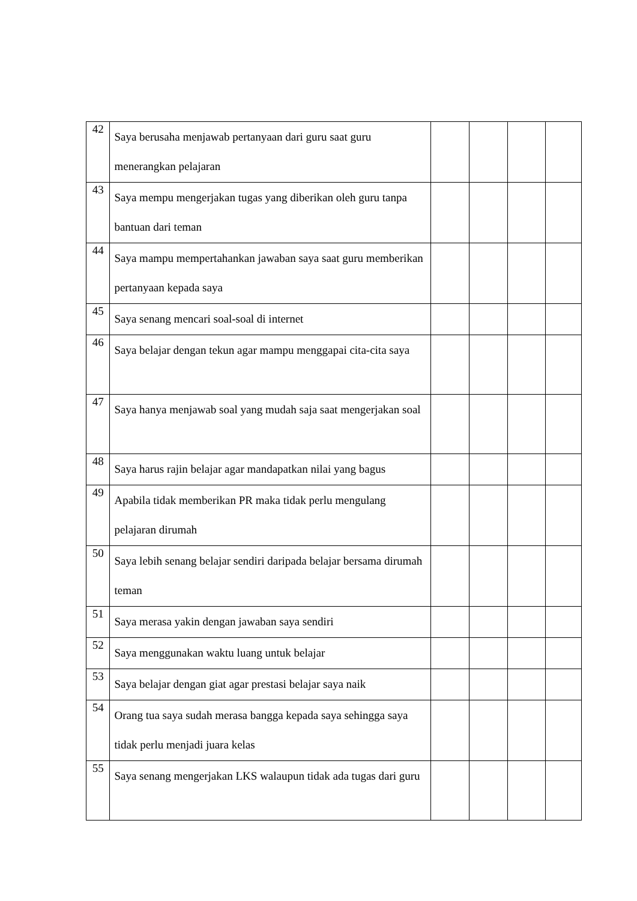| 42 | Saya berusaha menjawab pertanyaan dari guru saat guru menerangkan pelajaran | | | | |
| 43 | Saya mempu mengerjakan tugas yang diberikan oleh guru tanpa bantuan dari teman | | | | |
| 44 | Saya mampu mempertahankan jawaban saya saat guru memberikan pertanyaan kepada saya | | | | |
| 45 | Saya senang mencari soal-soal di internet | | | | |
| 46 | Saya belajar dengan tekun agar mampu menggapai cita-cita saya | | | | |
| 47 | Saya hanya menjawab soal yang mudah saja saat mengerjakan soal | | | | |
| 48 | Saya harus rajin belajar agar mandapatkan nilai yang bagus | | | | |
| 49 | Apabila tidak memberikan PR maka tidak perlu mengulang pelajaran dirumah | | | | |
| 50 | Saya lebih senang belajar sendiri daripada belajar bersama dirumah teman | | | | |
| 51 | Saya merasa yakin dengan jawaban saya sendiri | | | | |
| 52 | Saya menggunakan waktu luang untuk belajar | | | | |
| 53 | Saya belajar dengan giat agar prestasi belajar saya naik | | | | |
| 54 | Orang tua saya sudah merasa bangga kepada saya sehingga saya tidak perlu menjadi juara kelas | | | | |
| 55 | Saya senang mengerjakan LKS walaupun tidak ada tugas dari guru | | | | |